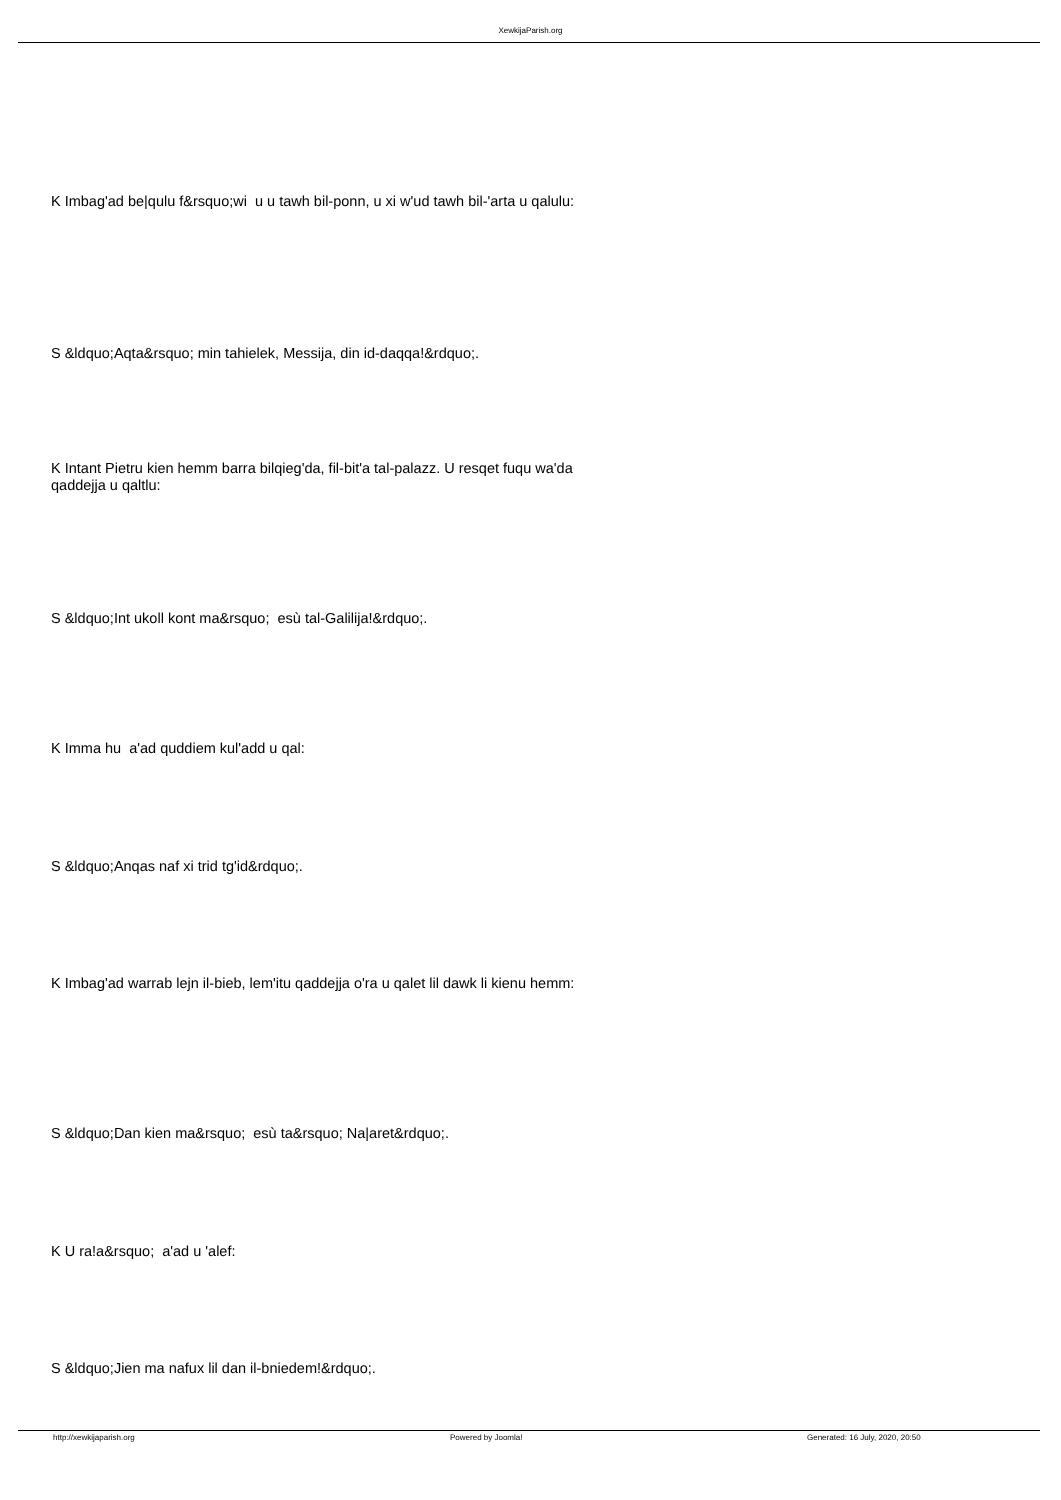XewkijaParish.org
K Imbag'ad be|qulu f&rsquo;wi u u tawh bil-ponn, u xi w'ud tawh bil-'arta u qalulu:
S &ldquo;Aqta&rsquo; min tahielek, Messija, din id-daqqa!&rdquo;.
K Intant Pietru kien hemm barra bilqieg'da, fil-bit'a tal-palazz. U resqet fuqu wa'da qaddejja u qaltlu:
S &ldquo;Int ukoll kont ma&rsquo; esù tal-Galilija!&rdquo;.
K Imma hu a'ad quddiem kul'add u qal:
S &ldquo;Anqas naf xi trid tg'id&rdquo;.
K Imbag'ad warrab lejn il-bieb, lem'itu qaddejja o'ra u qalet lil dawk li kienu hemm:
S &ldquo;Dan kien ma&rsquo; esù ta&rsquo; Na|aret&rdquo;.
K U ra!a&rsquo; a'ad u 'alef:
S &ldquo;Jien ma nafux lil dan il-bniedem!&rdquo;.
http://xewkijaparish.org Powered by Joomla!
Generated: 16 July, 2020, 20:50